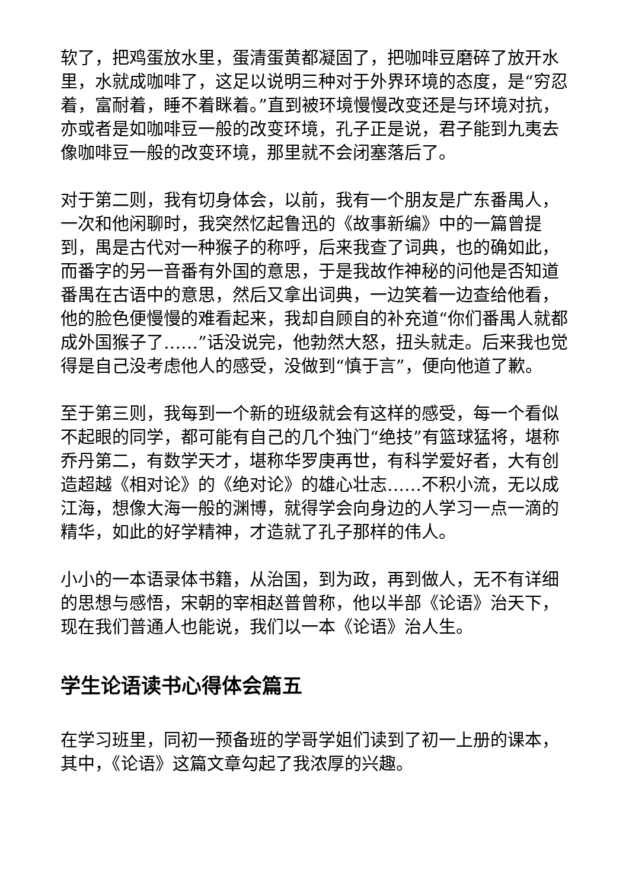软了，把鸡蛋放水里，蛋清蛋黄都凝固了，把咖啡豆磨碎了放开水里，水就成咖啡了，这足以说明三种对于外界环境的态度，是“穷忍着，富耐着，睡不着眯着。”直到被环境慢慢改变还是与环境对抗，亦或者是如咖啡豆一般的改变环境，孔子正是说，君子能到九夷去像咖啡豆一般的改变环境，那里就不会闭塞落后了。
对于第二则，我有切身体会，以前，我有一个朋友是广东番禺人，一次和他闲聊时，我突然忆起鲁迅的《故事新编》中的一篇曾提到，禺是古代对一种猴子的称呼，后来我查了词典，也的确如此，而番字的另一音番有外国的意思，于是我故作神秘的问他是否知道番禺在古语中的意思，然后又拿出词典，一边笑着一边查给他看，他的脸色便慢慢的难看起来，我却自顾自的补充道“你们番禺人就都成外国猴子了……”话没说完，他勃然大怒，扭头就走。后来我也觉得是自己没考虑他人的感受，没做到“慎于言”，便向他道了歉。
至于第三则，我每到一个新的班级就会有这样的感受，每一个看似不起眼的同学，都可能有自己的几个独门“绝技”有篮球猛将，堪称乔丹第二，有数学天才，堪称华罗庚再世，有科学爱好者，大有创造超越《相对论》的《绝对论》的雄心壮志……不积小流，无以成江海，想像大海一般的渊博，就得学会向身边的人学习一点一滴的精华，如此的好学精神，才造就了孔子那样的伟人。
小小的一本语录体书籍，从治国，到为政，再到做人，无不有详细的思想与感悟，宋朝的宰相赵普曾称，他以半部《论语》治天下，现在我们普通人也能说，我们以一本《论语》治人生。
学生论语读书心得体会篇五
在学习班里，同初一预备班的学哥学姐们读到了初一上册的课本，其中，《论语》这篇文章勾起了我浓厚的兴趣。